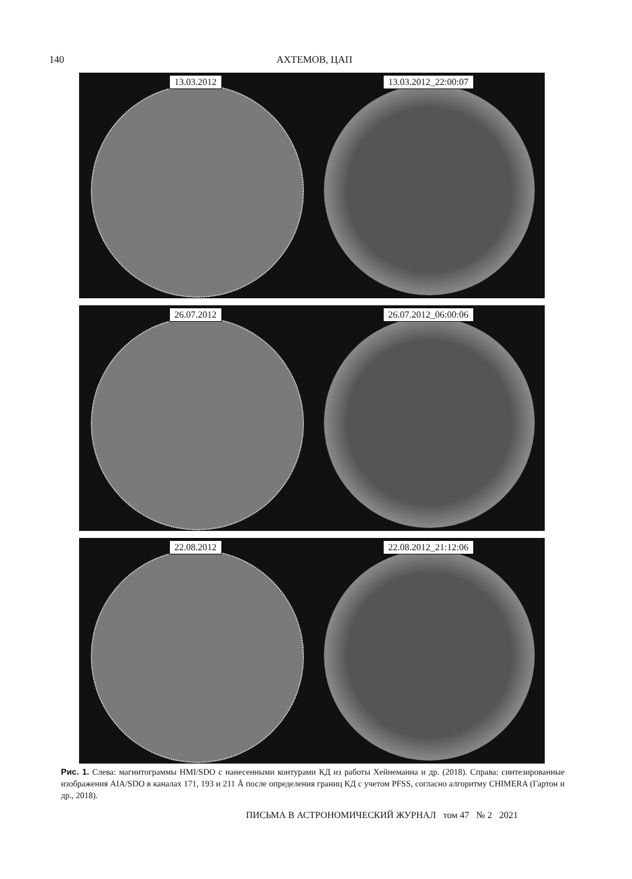140 АХТЕМОВ, ЦАП
13.03.2012 13.03.2012_22:00:07
26.07.2012 26.07.2012_06:00:06
22.08.2012 22.08.2012_21:12:06
Рис. 1. Слева: магнитограммы HMI/SDO с нанесенными контурами КД из работы Хейнеманна и др. (2018). Справа: синтезированные изображения AIA/SDO в каналах 171, 193 и 211 Å после определения границ КД с учетом PFSS, согласно алгоритму CHIMERA (Гартон и др., 2018).
ПИСЬМА В АСТРОНОМИЧЕСКИЙ ЖУРНАЛ том 47 № 2 2021